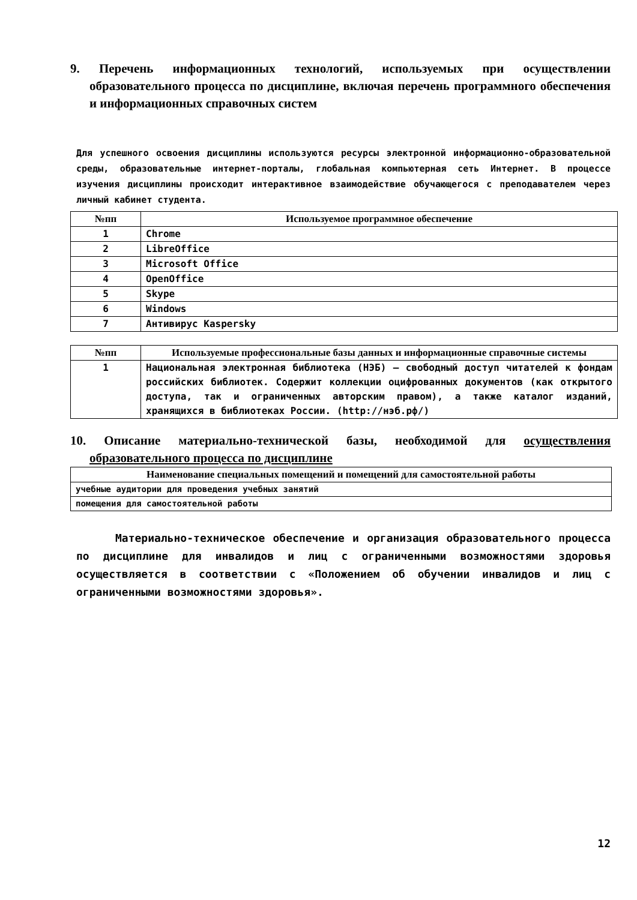9. Перечень информационных технологий, используемых при осуществлении образовательного процесса по дисциплине, включая перечень программного обеспечения и информационных справочных систем
Для успешного освоения дисциплины используются ресурсы электронной информационно-образовательной среды, образовательные интернет-порталы, глобальная компьютерная сеть Интернет. В процессе изучения дисциплины происходит интерактивное взаимодействие обучающегося с преподавателем через личный кабинет студента.
| №пп | Используемое программное обеспечение |
| --- | --- |
| 1 | Chrome |
| 2 | LibreOffice |
| 3 | Microsoft Office |
| 4 | OpenOffice |
| 5 | Skype |
| 6 | Windows |
| 7 | Антивирус Kaspersky |
| №пп | Используемые профессиональные базы данных и информационные справочные системы |
| --- | --- |
| 1 | Национальная электронная библиотека (НЭБ) — свободный доступ читателей к фондам российских библиотек. Содержит коллекции оцифрованных документов (как открытого доступа, так и ограниченных авторским правом), а также каталог изданий, хранящихся в библиотеках России. (http://нэб.рф/) |
10. Описание материально-технической базы, необходимой для осуществления образовательного процесса по дисциплине
| Наименование специальных помещений и помещений для самостоятельной работы |
| --- |
| учебные аудитории для проведения учебных занятий |
| помещения для самостоятельной работы |
Материально-техническое обеспечение и организация образовательного процесса по дисциплине для инвалидов и лиц с ограниченными возможностями здоровья осуществляется в соответствии с «Положением об обучении инвалидов и лиц с ограниченными возможностями здоровья».
12